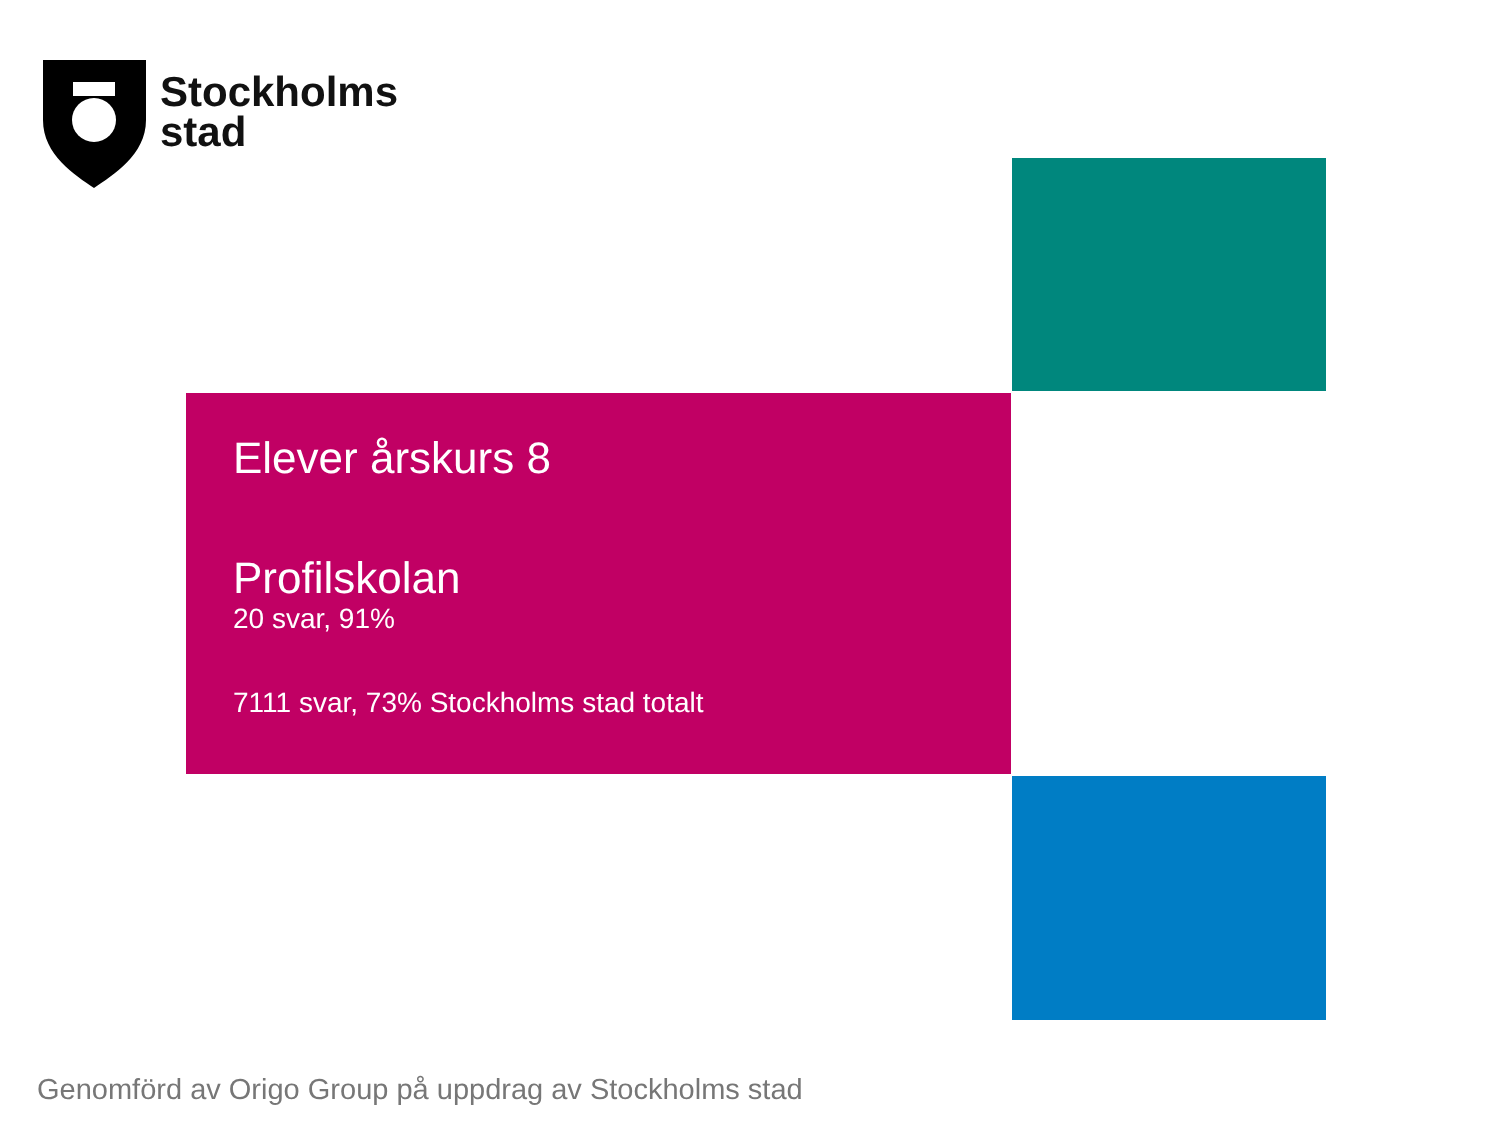Stockholms
stad
Elever årskurs 8
Profilskolan
20 svar, 91%
7111 svar, 73% Stockholms stad totalt
Genomförd av Origo Group på uppdrag av Stockholms stad